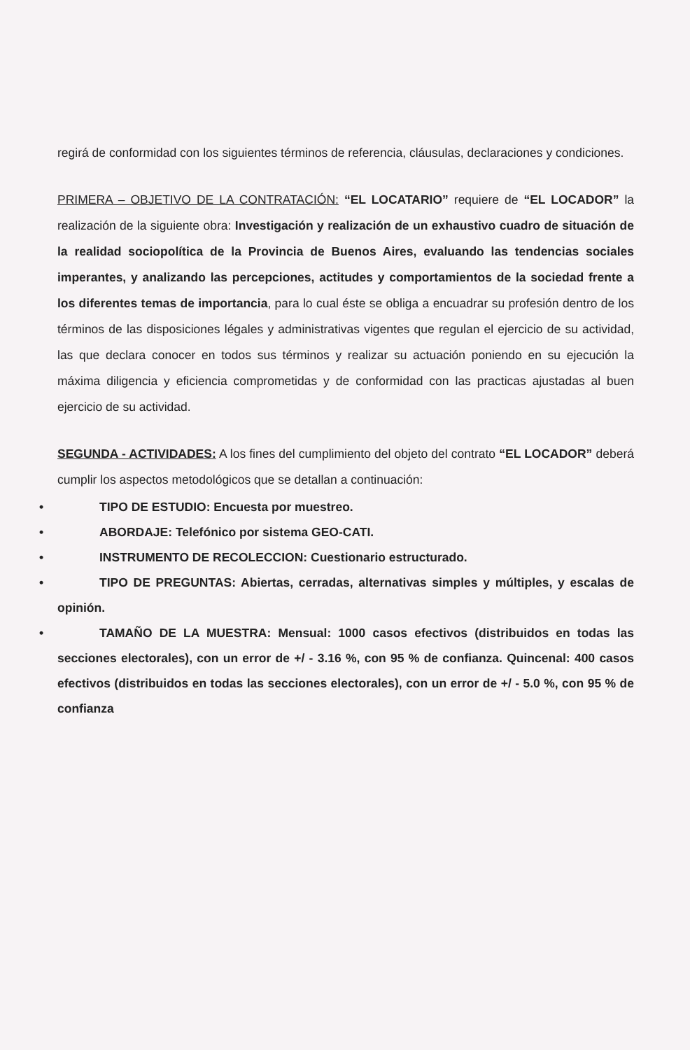regirá de conformidad con los siguientes términos de referencia, cláusulas, declaraciones y condiciones.
PRIMERA – OBJETIVO DE LA CONTRATACIÓN: “EL LOCATARIO” requiere de “EL LOCADOR” la realización de la siguiente obra: Investigación y realización de un exhaustivo cuadro de situación de la realidad sociopolítica de la Provincia de Buenos Aires, evaluando las tendencias sociales imperantes, y analizando las percepciones, actitudes y comportamientos de la sociedad frente a los diferentes temas de importancia, para lo cual éste se obliga a encuadrar su profesión dentro de los términos de las disposiciones légales y administrativas vigentes que regulan el ejercicio de su actividad, las que declara conocer en todos sus términos y realizar su actuación poniendo en su ejecución la máxima diligencia y eficiencia comprometidas y de conformidad con las practicas ajustadas al buen ejercicio de su actividad.
SEGUNDA - ACTIVIDADES: A los fines del cumplimiento del objeto del contrato “EL LOCADOR” deberá cumplir los aspectos metodológicos que se detallan a continuación:
• TIPO DE ESTUDIO: Encuesta por muestreo.
• ABORDAJE: Telefónico por sistema GEO-CATI.
• INSTRUMENTO DE RECOLECCION: Cuestionario estructurado.
• TIPO DE PREGUNTAS: Abiertas, cerradas, alternativas simples y múltiples, y escalas de opinión.
• TAMAÑO DE LA MUESTRA: Mensual: 1000 casos efectivos (distribuidos en todas las secciones electorales), con un error de +/ - 3.16 %, con 95 % de confianza. Quincenal: 400 casos efectivos (distribuidos en todas las secciones electorales), con un error de +/ - 5.0 %, con 95 % de confianza